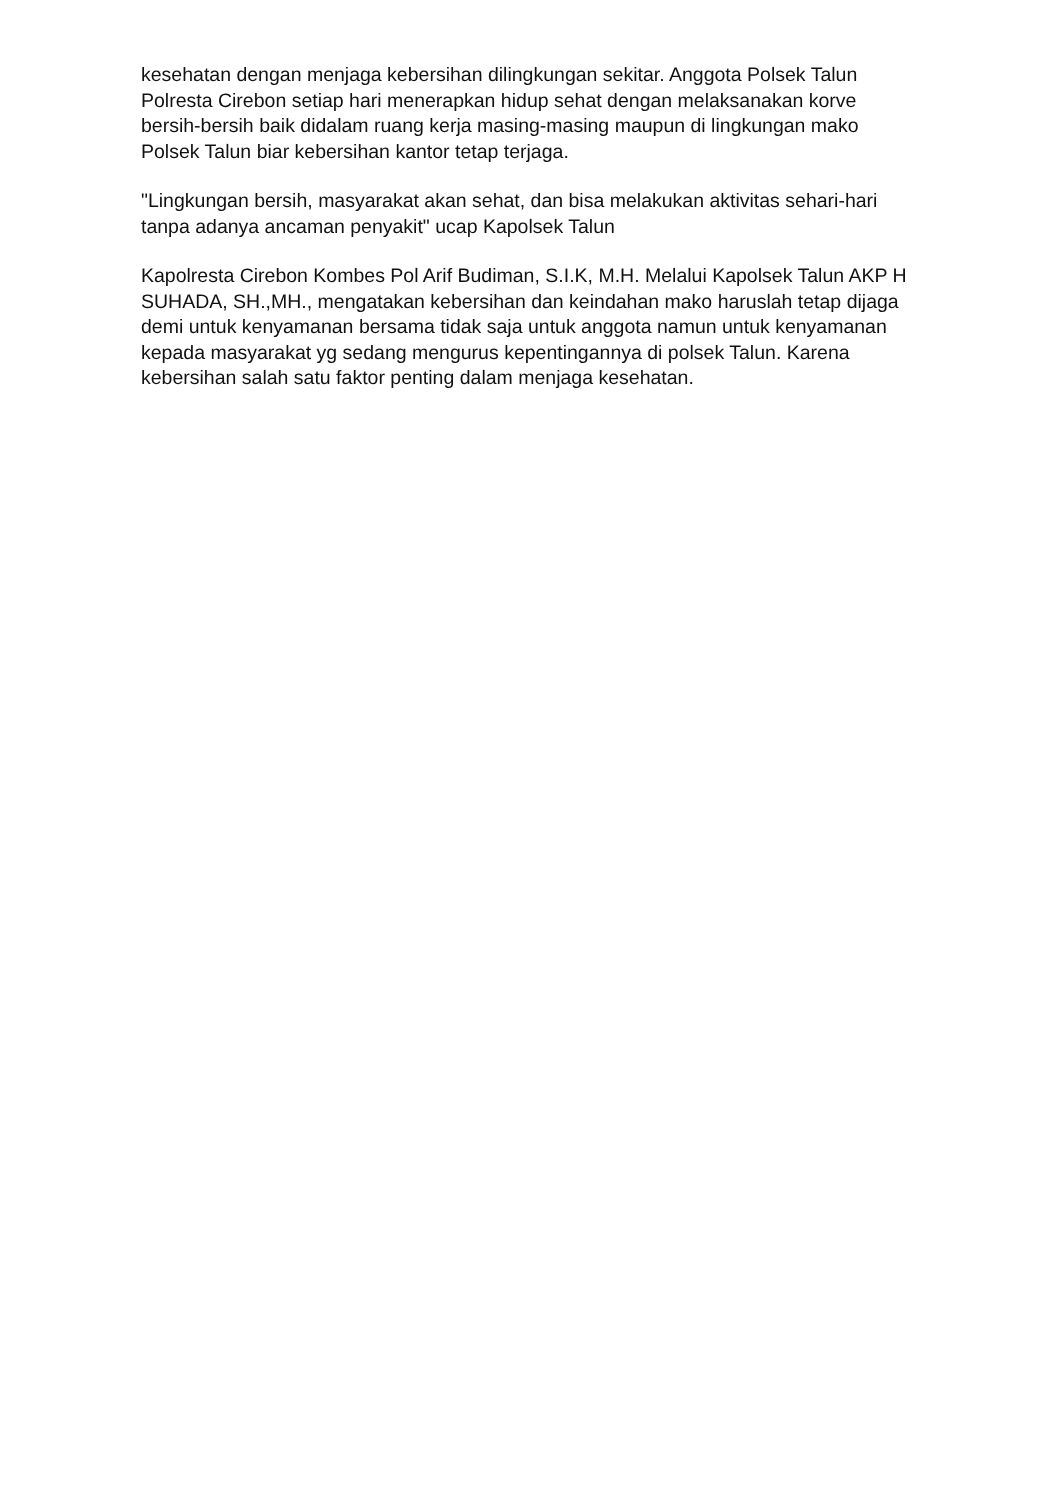kesehatan dengan menjaga kebersihan dilingkungan sekitar. Anggota Polsek Talun Polresta Cirebon setiap hari menerapkan hidup sehat dengan melaksanakan korve bersih-bersih baik didalam ruang kerja masing-masing maupun di lingkungan mako Polsek Talun biar kebersihan kantor tetap terjaga.
"Lingkungan bersih, masyarakat akan sehat, dan bisa melakukan aktivitas sehari-hari tanpa adanya ancaman penyakit" ucap Kapolsek Talun
Kapolresta Cirebon Kombes Pol Arif Budiman, S.I.K, M.H. Melalui Kapolsek Talun AKP H SUHADA, SH.,MH., mengatakan kebersihan dan keindahan mako haruslah tetap dijaga demi untuk kenyamanan bersama tidak saja untuk anggota namun untuk kenyamanan kepada masyarakat yg sedang mengurus kepentingannya di polsek Talun. Karena kebersihan salah satu faktor penting dalam menjaga kesehatan.